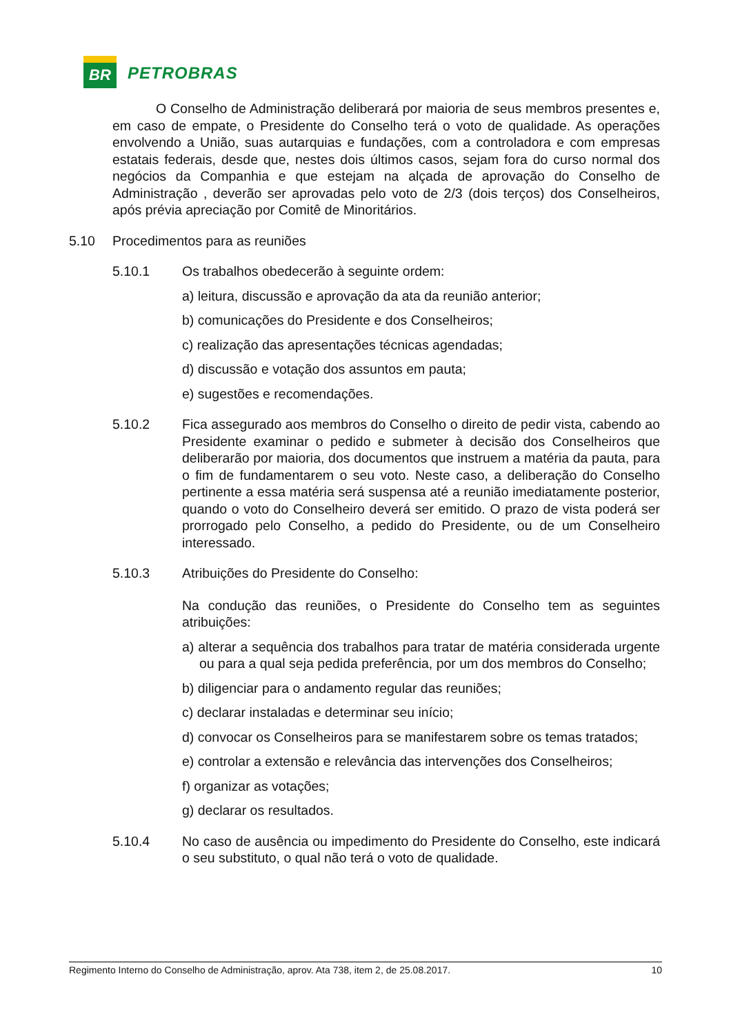BR
PETROBRAS
O Conselho de Administração deliberará por maioria de seus membros presentes e, em caso de empate, o Presidente do Conselho terá o voto de qualidade. As operações envolvendo a União, suas autarquias e fundações, com a controladora e com empresas estatais federais, desde que, nestes dois últimos casos, sejam fora do curso normal dos negócios da Companhia e que estejam na alçada de aprovação do Conselho de Administração , deverão ser aprovadas pelo voto de 2/3 (dois terços) dos Conselheiros, após prévia apreciação por Comitê de Minoritários.
5.10 Procedimentos para as reuniões
5.10.1 Os trabalhos obedecerão à seguinte ordem:
a) leitura, discussão e aprovação da ata da reunião anterior;
b) comunicações do Presidente e dos Conselheiros;
c) realização das apresentações técnicas agendadas;
d) discussão e votação dos assuntos em pauta;
e) sugestões e recomendações.
5.10.2 Fica assegurado aos membros do Conselho o direito de pedir vista, cabendo ao Presidente examinar o pedido e submeter à decisão dos Conselheiros que deliberarão por maioria, dos documentos que instruem a matéria da pauta, para o fim de fundamentarem o seu voto. Neste caso, a deliberação do Conselho pertinente a essa matéria será suspensa até a reunião imediatamente posterior, quando o voto do Conselheiro deverá ser emitido. O prazo de vista poderá ser prorrogado pelo Conselho, a pedido do Presidente, ou de um Conselheiro interessado.
5.10.3 Atribuições do Presidente do Conselho:
Na condução das reuniões, o Presidente do Conselho tem as seguintes atribuições:
a) alterar a sequência dos trabalhos para tratar de matéria considerada urgente ou para a qual seja pedida preferência, por um dos membros do Conselho;
b) diligenciar para o andamento regular das reuniões;
c) declarar instaladas e determinar seu início;
d) convocar os Conselheiros para se manifestarem sobre os temas tratados;
e) controlar a extensão e relevância das intervenções dos Conselheiros;
f) organizar as votações;
g) declarar os resultados.
5.10.4 No caso de ausência ou impedimento do Presidente do Conselho, este indicará o seu substituto, o qual não terá o voto de qualidade.
Regimento Interno do Conselho de Administração, aprov. Ata 738, item 2, de 25.08.2017. 10